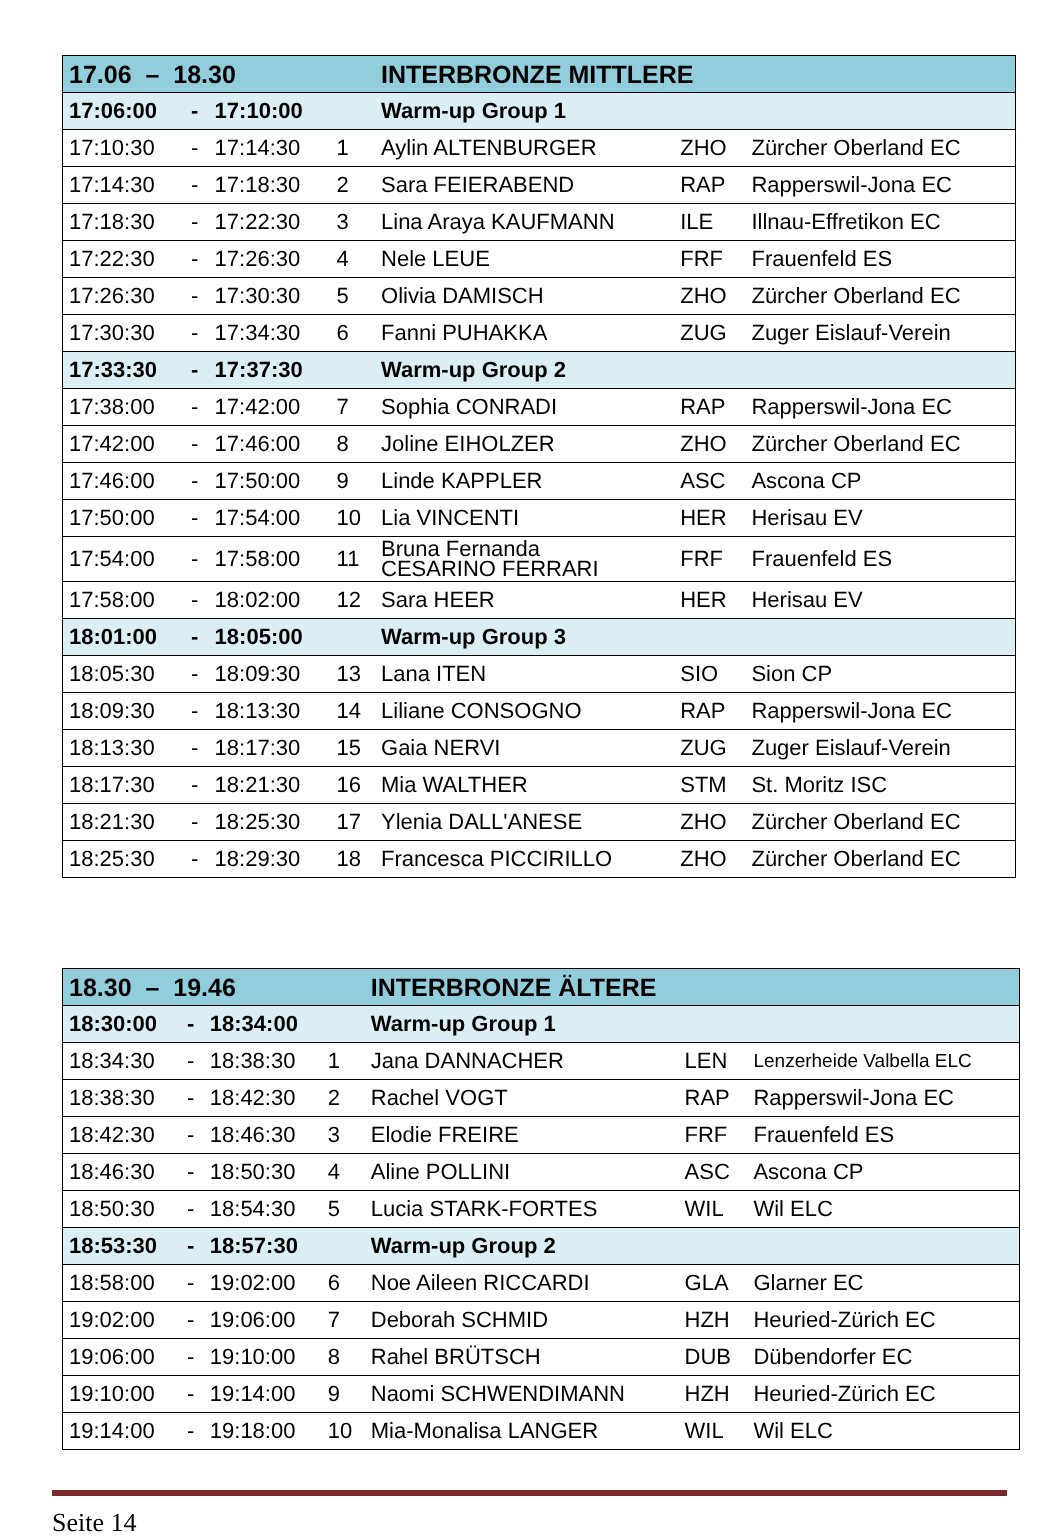| 17.06 – 18.30 | | | | INTERBRONZE MITTLERE | | |
| --- | --- | --- | --- | --- | --- | --- |
| 17:06:00 | - | 17:10:00 | | Warm-up Group 1 | | |
| 17:10:30 | - | 17:14:30 | 1 | Aylin ALTENBURGER | ZHO | Zürcher Oberland EC |
| 17:14:30 | - | 17:18:30 | 2 | Sara FEIERABEND | RAP | Rapperswil-Jona EC |
| 17:18:30 | - | 17:22:30 | 3 | Lina Araya KAUFMANN | ILE | Illnau-Effretikon EC |
| 17:22:30 | - | 17:26:30 | 4 | Nele LEUE | FRF | Frauenfeld ES |
| 17:26:30 | - | 17:30:30 | 5 | Olivia DAMISCH | ZHO | Zürcher Oberland EC |
| 17:30:30 | - | 17:34:30 | 6 | Fanni PUHAKKA | ZUG | Zuger Eislauf-Verein |
| 17:33:30 | - | 17:37:30 | | Warm-up Group 2 | | |
| 17:38:00 | - | 17:42:00 | 7 | Sophia CONRADI | RAP | Rapperswil-Jona EC |
| 17:42:00 | - | 17:46:00 | 8 | Joline EIHOLZER | ZHO | Zürcher Oberland EC |
| 17:46:00 | - | 17:50:00 | 9 | Linde KAPPLER | ASC | Ascona CP |
| 17:50:00 | - | 17:54:00 | 10 | Lia VINCENTI | HER | Herisau EV |
| 17:54:00 | - | 17:58:00 | 11 | Bruna Fernanda CESARINO FERRARI | FRF | Frauenfeld ES |
| 17:58:00 | - | 18:02:00 | 12 | Sara HEER | HER | Herisau EV |
| 18:01:00 | - | 18:05:00 | | Warm-up Group 3 | | |
| 18:05:30 | - | 18:09:30 | 13 | Lana ITEN | SIO | Sion CP |
| 18:09:30 | - | 18:13:30 | 14 | Liliane CONSOGNO | RAP | Rapperswil-Jona EC |
| 18:13:30 | - | 18:17:30 | 15 | Gaia NERVI | ZUG | Zuger Eislauf-Verein |
| 18:17:30 | - | 18:21:30 | 16 | Mia WALTHER | STM | St. Moritz ISC |
| 18:21:30 | - | 18:25:30 | 17 | Ylenia DALL'ANESE | ZHO | Zürcher Oberland EC |
| 18:25:30 | - | 18:29:30 | 18 | Francesca PICCIRILLO | ZHO | Zürcher Oberland EC |
| 18.30 – 19.46 | | | | INTERBRONZE ÄLTERE | | |
| --- | --- | --- | --- | --- | --- | --- |
| 18:30:00 | - | 18:34:00 | | Warm-up Group 1 | | |
| 18:34:30 | - | 18:38:30 | 1 | Jana DANNACHER | LEN | Lenzerheide Valbella ELC |
| 18:38:30 | - | 18:42:30 | 2 | Rachel VOGT | RAP | Rapperswil-Jona EC |
| 18:42:30 | - | 18:46:30 | 3 | Elodie FREIRE | FRF | Frauenfeld ES |
| 18:46:30 | - | 18:50:30 | 4 | Aline POLLINI | ASC | Ascona CP |
| 18:50:30 | - | 18:54:30 | 5 | Lucia STARK-FORTES | WIL | Wil ELC |
| 18:53:30 | - | 18:57:30 | | Warm-up Group 2 | | |
| 18:58:00 | - | 19:02:00 | 6 | Noe Aileen RICCARDI | GLA | Glarner EC |
| 19:02:00 | - | 19:06:00 | 7 | Deborah SCHMID | HZH | Heuried-Zürich EC |
| 19:06:00 | - | 19:10:00 | 8 | Rahel BRÜTSCH | DUB | Dübendorfer EC |
| 19:10:00 | - | 19:14:00 | 9 | Naomi SCHWENDIMANN | HZH | Heuried-Zürich EC |
| 19:14:00 | - | 19:18:00 | 10 | Mia-Monalisa LANGER | WIL | Wil ELC |
Seite 14